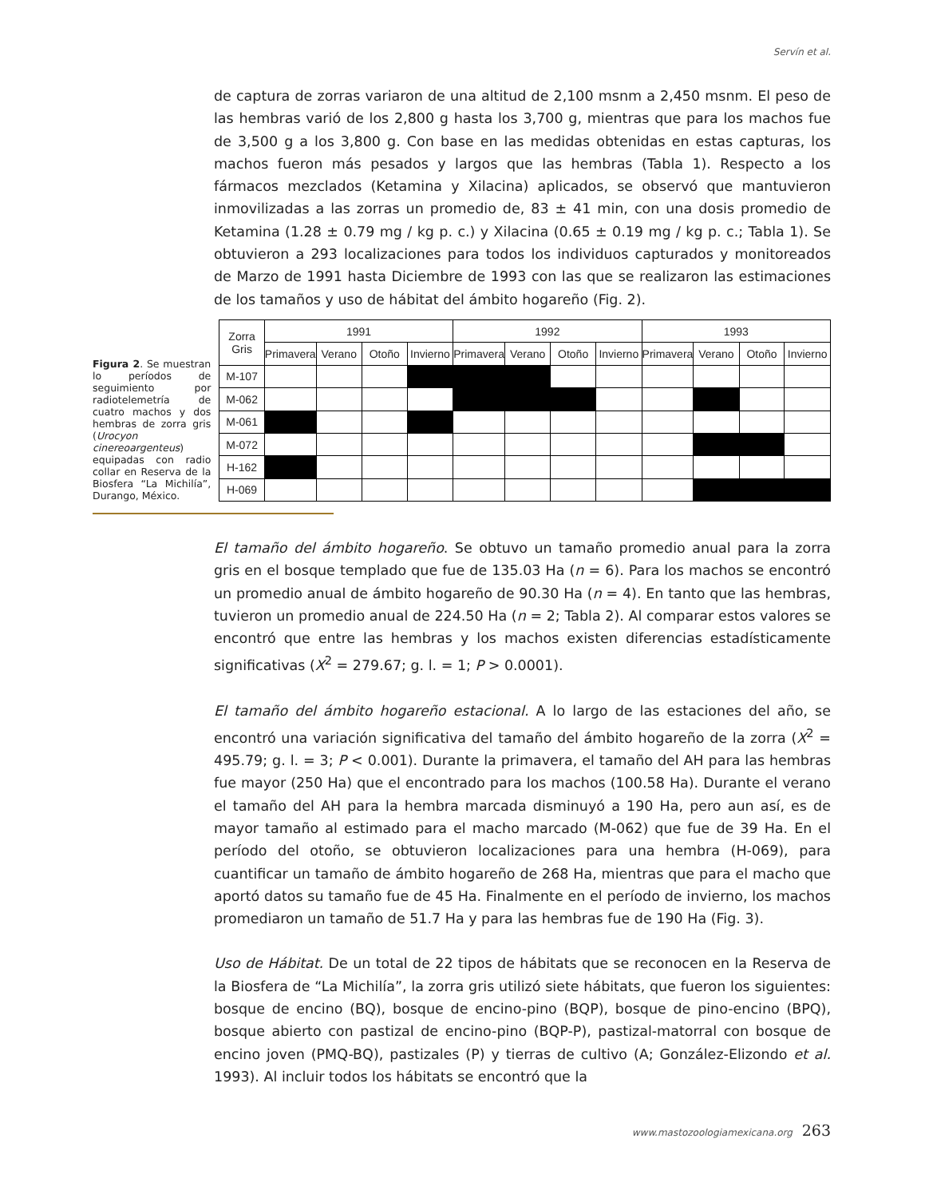Servín et al.
de captura de zorras variaron de una altitud de 2,100 msnm a 2,450 msnm. El peso de las hembras varió de los 2,800 g hasta los 3,700 g, mientras que para los machos fue de 3,500 g a los 3,800 g. Con base en las medidas obtenidas en estas capturas, los machos fueron más pesados y largos que las hembras (Tabla 1). Respecto a los fármacos mezclados (Ketamina y Xilacina) aplicados, se observó que mantuvieron inmovilizadas a las zorras un promedio de, 83 ± 41 min, con una dosis promedio de Ketamina (1.28 ± 0.79 mg / kg p. c.) y Xilacina (0.65 ± 0.19 mg / kg p. c.; Tabla 1). Se obtuvieron a 293 localizaciones para todos los individuos capturados y monitoreados de Marzo de 1991 hasta Diciembre de 1993 con las que se realizaron las estimaciones de los tamaños y uso de hábitat del ámbito hogareño (Fig. 2).
Figura 2. Se muestran lo períodos de seguimiento por radiotelemetría de cuatro machos y dos hembras de zorra gris (Urocyon cinereoargenteus) equipadas con radio collar en Reserva de la Biosfera “La Michilía”, Durango, México.
| Zorra Gris | 1991 | | | | 1992 | | | | 1993 | | | |
| --- | --- | --- | --- | --- | --- | --- | --- | --- | --- | --- | --- | --- |
| | Primavera | Verano | Otoño | Invierno | Primavera | Verano | Otoño | Invierno | Primavera | Verano | Otoño | Invierno |
| M-107 | | | | | | | | | | | | |
| M-062 | | | | | | | | | | | | |
| M-061 | | | | | | | | | | | | |
| M-072 | | | | | | | | | | | | |
| H-162 | | | | | | | | | | | | |
| H-069 | | | | | | | | | | | | |
El tamaño del ámbito hogareño. Se obtuvo un tamaño promedio anual para la zorra gris en el bosque templado que fue de 135.03 Ha (n = 6). Para los machos se encontró un promedio anual de ámbito hogareño de 90.30 Ha (n = 4). En tanto que las hembras, tuvieron un promedio anual de 224.50 Ha (n = 2; Tabla 2). Al comparar estos valores se encontró que entre las hembras y los machos existen diferencias estadísticamente significativas (X<sup>2</sup> = 279.67; g. l. = 1; P > 0.0001).
El tamaño del ámbito hogareño estacional. A lo largo de las estaciones del año, se encontró una variación significativa del tamaño del ámbito hogareño de la zorra (X<sup>2</sup> = 495.79; g. l. = 3; P < 0.001). Durante la primavera, el tamaño del AH para las hembras fue mayor (250 Ha) que el encontrado para los machos (100.58 Ha). Durante el verano el tamaño del AH para la hembra marcada disminuyó a 190 Ha, pero aun así, es de mayor tamaño al estimado para el macho marcado (M-062) que fue de 39 Ha. En el período del otoño, se obtuvieron localizaciones para una hembra (H-069), para cuantificar un tamaño de ámbito hogareño de 268 Ha, mientras que para el macho que aportó datos su tamaño fue de 45 Ha. Finalmente en el período de invierno, los machos promediaron un tamaño de 51.7 Ha y para las hembras fue de 190 Ha (Fig. 3).
Uso de Hábitat. De un total de 22 tipos de hábitats que se reconocen en la Reserva de la Biosfera de “La Michilía”, la zorra gris utilizó siete hábitats, que fueron los siguientes: bosque de encino (BQ), bosque de encino-pino (BQP), bosque de pino-encino (BPQ), bosque abierto con pastizal de encino-pino (BQP-P), pastizal-matorral con bosque de encino joven (PMQ-BQ), pastizales (P) y tierras de cultivo (A; González-Elizondo et al. 1993). Al incluir todos los hábitats se encontró que la
www.mastozoologiamexicana.org 263